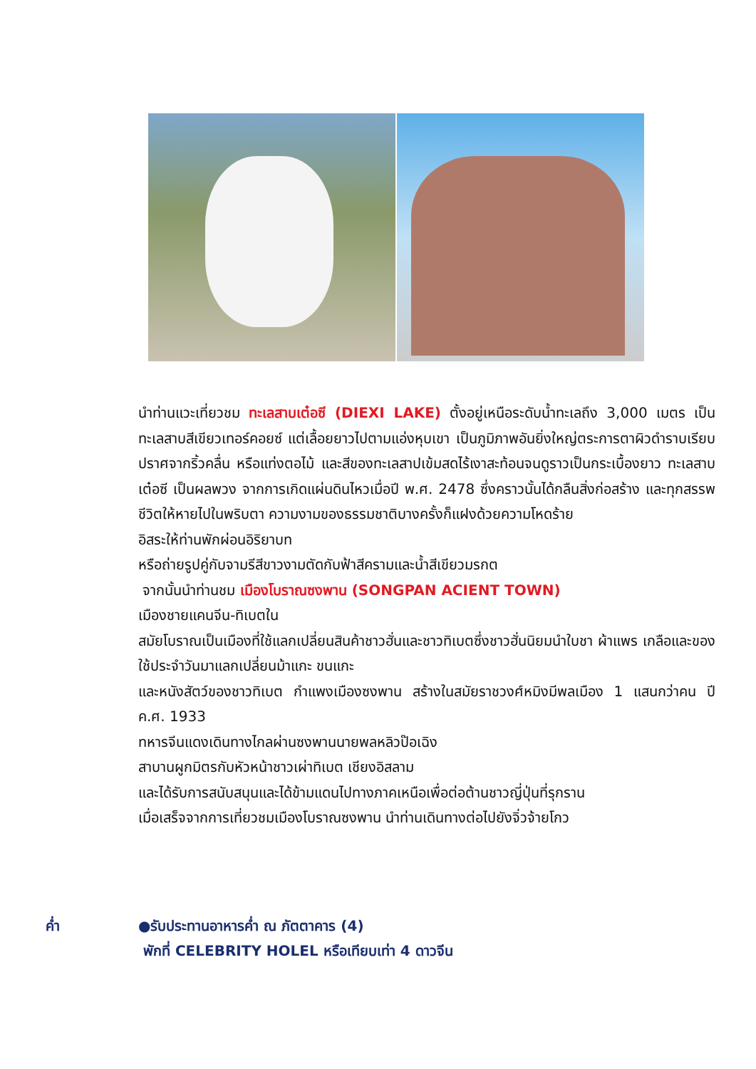นำท่านแวะเที่ยวชม ทะเลสาบเต๋อซี (DIEXI LAKE) ตั้งอยู่เหนือระดับน้ำทะเลถึง 3,000 เมตร เป็นทะเลสาบสีเขียวเทอร์คอยซ์ แต่เลื้อยยาวไปตามแอ่งหุบเขา เป็นภูมิภาพอันยิ่งใหญ่ตระการตาผิวดำราบเรียบ ปราศจากริ้วคลื่น หรือแท่งตอไม้ และสีของทะเลสาปเข้มสดไร้เงาสะท้อนจนดูราวเป็นกระเบื้องยาว ทะเลสาบเต๋อซี เป็นผลพวง จากการเกิดแผ่นดินไหวเมื่อปี พ.ศ. 2478 ซึ่งคราวนั้นได้กลืนสิ่งก่อสร้าง และทุกสรรพชีวิตให้หายไปในพริบตา ความงามของธรรมชาติบางครั้งก็แฝงด้วยความโหดร้าย
อิสระให้ท่านพักผ่อนอิริยาบท
หรือถ่ายรูปคู่กับจามรีสีขาวงามตัดกับฟ้าสีครามและน้ำสีเขียวมรกต
จากนั้นนำท่านชม เมืองโบราณซงพาน (SONGPAN ACIENT TOWN)
เมืองชายแคนจีน-ทิเบตใน
สมัยโบราณเป็นเมืองที่ใช้แลกเปลี่ยนสินค้าชาวฮั่นและชาวทิเบตซึ่งชาวฮั่นนิยมนำใบชา ผ้าแพร เกลือและของ ใช้ประจำวันมาแลกเปลี่ยนม้าแกะ ขนแกะ
และหนังสัตว์ของชาวทิเบต กำแพงเมืองซงพาน สร้างในสมัยราชวงศ์หมิงมีพลเมือง 1 แสนกว่าคน ปี ค.ศ. 1933
ทหารจีนแดงเดินทางไกลผ่านซงพานนายพลหลิวป๊อเฉิง
สาบานผูกมิตรกับหัวหน้าชาวเผ่าทิเบต เชียงอิสลาม
และได้รับการสนับสนุนและได้ข้ามแดนไปทางภาคเหนือเพื่อต่อต้านชาวญี่ปุ่นที่รุกราน
เมื่อเสร็จจากการเที่ยวชมเมืองโบราณซงพาน นำท่านเดินทางต่อไปยังจิ่วจ้ายโกว
ค่ำ ●รับประทานอาหารค่ำ ณ ภัตตาคาร (4)
พักที่ CELEBRITY HOLEL หรือเทียบเท่า 4 ดาวจีน